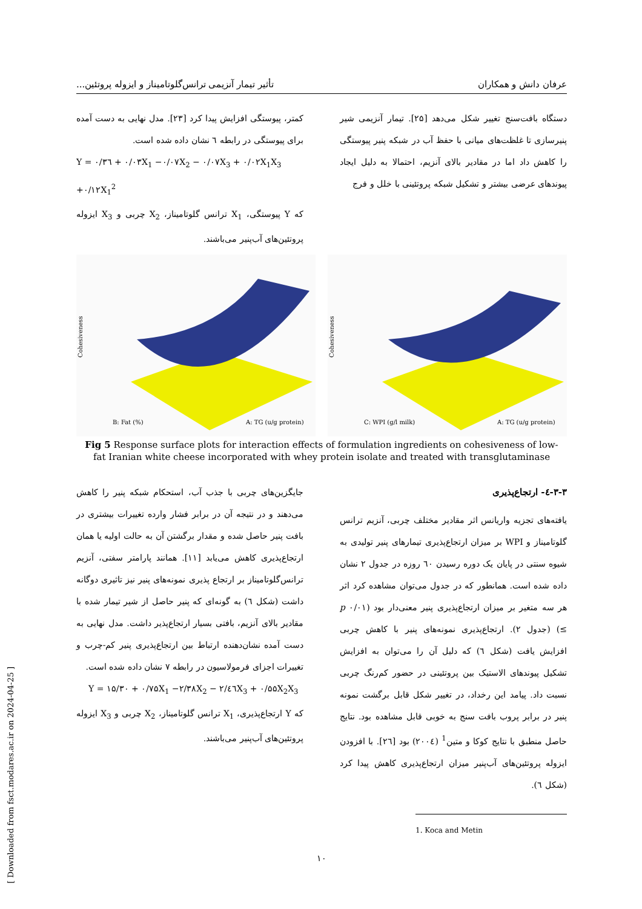عرفان دانش و همکاران تأثیر تیمار آنزیمی ترانس‌گلوتامیناز و ایزوله پروتئین...
دستگاه بافت‌سنج تغییر شکل می‌دهد [۲۵]. تیمار آنزیمی شیر پنیرسازی تا غلظت‌های میانی با حفظ آب در شبکه پنیر پیوستگی را کاهش داد اما در مقادیر بالای آنزیم، احتمالا به دلیل ایجاد پیوندهای عرضی بیشتر و تشکیل شبکه پروتئینی با خلل و فرج
کمتر، پیوستگی افزایش پیدا کرد [۲۳]. مدل نهایی به دست آمده برای پیوستگی در رابطه ٦ نشان داده شده است.
Y = ۰/۳٦ + ۰/۰۳X<sub>1</sub> −۰/۰۷X<sub>2</sub> − ۰/۰۷X<sub>3</sub> + ۰/۰۲X<sub>1</sub>X<sub>3</sub> +۰/۱۲X<sub>1</sub><sup>2</sup>
که Y پیوستگی، X<sub>1</sub> ترانس گلوتامیناز، X<sub>2</sub> چربی و X<sub>3</sub> ایزوله پروتئین‌های آب‌پنیر می‌باشند.
Cohesiveness
B: Fat (%)
A: TG (u/g protein)
Cohesiveness
C: WPI (g/l milk)
A: TG (u/g protein)
Fig 5 Response surface plots for interaction effects of formulation ingredients on cohesiveness of low-fat Iranian white cheese incorporated with whey protein isolate and treated with transglutaminase
۳-۳-٤- ارتجاع‌پذیری
یافته‌های تجزیه واریانس اثر مقادیر مختلف چربی، آنزیم ترانس گلوتامیناز و WPI بر میزان ارتجاع‌پذیری تیمارهای پنیر تولیدی به شیوه سنتی در پایان یک دوره رسیدن ٦۰ روزه در جدول ۲ نشان داده شده است. همانطور که در جدول می‌توان مشاهده کرد اثر هر سه متغیر بر میزان ارتجاع‌پذیری پنیر معنی‌دار بود (p ۰/۰۱ ≥) (جدول ۲). ارتجاع‌پذیری نمونه‌های پنیر با کاهش چربی افزایش یافت (شکل ٦) که دلیل آن را می‌توان به افزایش تشکیل پیوندهای الاستیک بین پروتئینی در حضور کم‌رنگ چربی نسبت داد. پیامد این رخداد، در تغییر شکل قابل برگشت نمونه پنیر در برابر پروب بافت سنج به خوبی قابل مشاهده بود. نتایج حاصل منطبق با نتایج کوکا و متین<sup>1</sup> (۲۰۰٤) بود [۲٦]. با افزودن ایزوله پروتئین‌های آب‌پنیر میزان ارتجاع‌پذیری کاهش پیدا کرد (شکل ٦).
1. Koca and Metin
جایگزین‌های چربی با جذب آب، استحکام شبکه پنیر را کاهش می‌دهند و در نتیجه آن در برابر فشار وارده تغییرات بیشتری در بافت پنیر حاصل شده و مقدار برگشتن آن به حالت اولیه یا همان ارتجاع‌پذیری کاهش می‌یابد [۱۱]. همانند پارامتر سفتی، آنزیم ترانس‌گلوتامیناز بر ارتجاع پذیری نمونه‌های پنیر نیز تاثیری دوگانه داشت (شکل ٦) به گونه‌ای که پنیر حاصل از شیر تیمار شده با مقادیر بالای آنزیم، بافتی بسیار ارتجاع‌پذیر داشت. مدل نهایی به دست آمده نشان‌دهنده ارتباط بین ارتجاع‌پذیری پنیر کم-چرب و تغییرات اجزای فرمولاسیون در رابطه ۷ نشان داده شده است.
Y = ۱۵/۳۰ + ۰/۷۵X<sub>1</sub> −۲/۳۸X<sub>2</sub> − ۲/٤٦X<sub>3</sub> + ۰/۵۵X<sub>2</sub>X<sub>3</sub>
که Y ارتجاع‌پذیری، X<sub>1</sub> ترانس گلوتامیناز، X<sub>2</sub> چربی و X<sub>3</sub> ایزوله پروتئین‌های آب‌پنیر می‌باشند.
۱۰
[ Downloaded from fsct.modares.ac.ir on 2024-04-25 ]